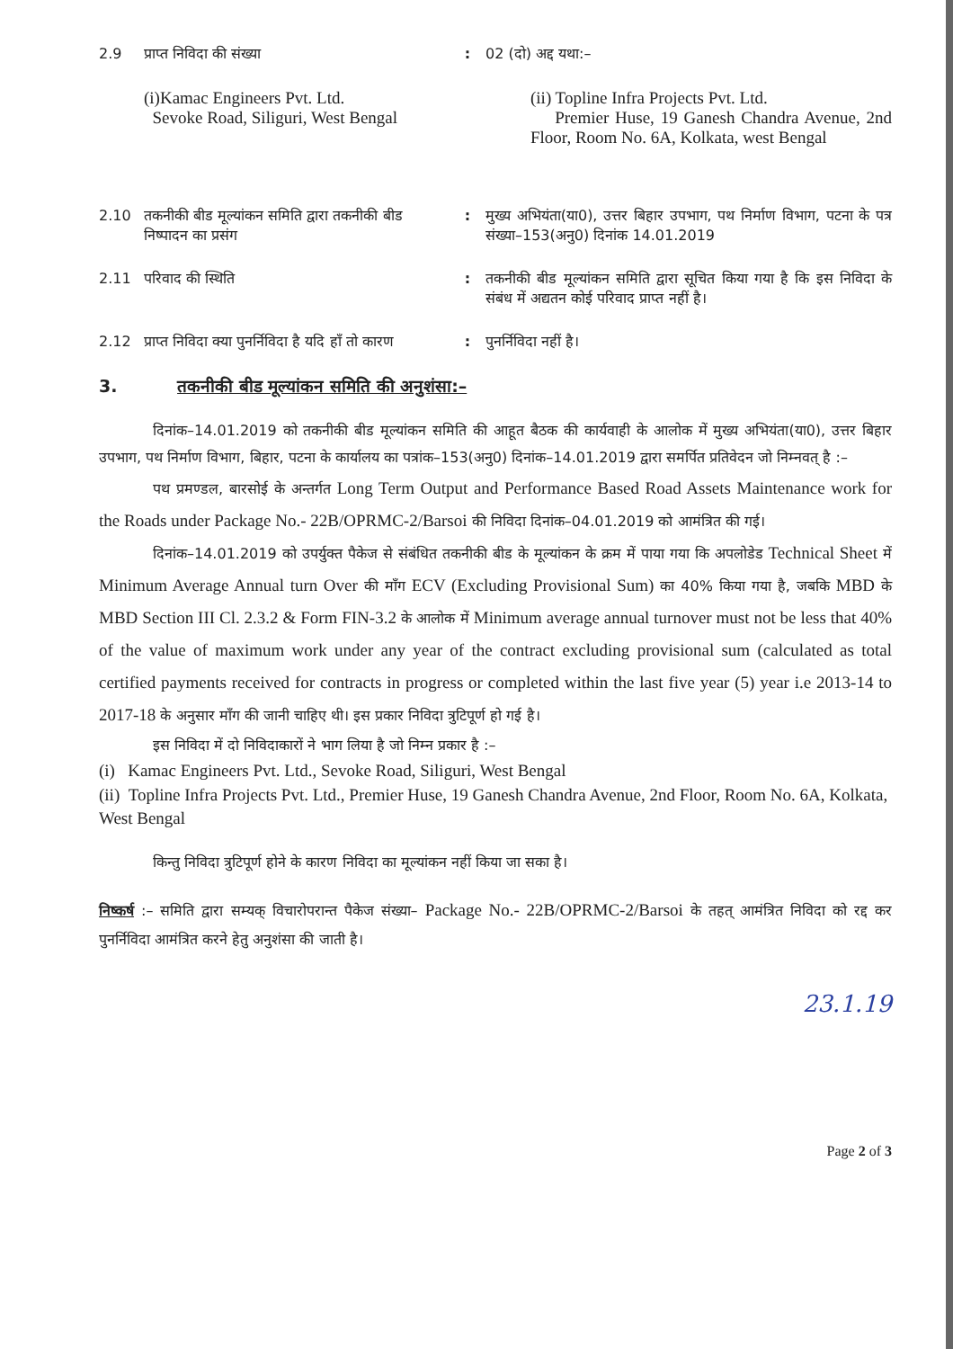2.9 प्राप्त निविदा की संख्या : 02 (दो) अद्द यथा:–
(i)Kamac Engineers Pvt. Ltd.
Sevoke Road, Siliguri, West Bengal
(ii) Topline Infra Projects Pvt. Ltd.
Premier Huse, 19 Ganesh Chandra Avenue, 2nd Floor, Room No. 6A, Kolkata, west Bengal
2.10 तकनीकी बीड मूल्यांकन समिति द्वारा तकनीकी बीड निष्पादन का प्रसंग
: मुख्य अभियंता(या0), उत्तर बिहार उपभाग, पथ निर्माण विभाग, पटना के पत्र संख्या–153(अनु0) दिनांक 14.01.2019
2.11 परिवाद की स्थिति : तकनीकी बीड मूल्यांकन समिति द्वारा सूचित किया गया है कि इस निविदा के संबंध में अद्यतन कोई परिवाद प्राप्त नहीं है।
2.12 प्राप्त निविदा क्या पुनर्निविदा है यदि हाँ तो कारण
: पुनर्निविदा नहीं है।
3. तकनीकी बीड मूल्यांकन समिति की अनुशंसा:–
दिनांक–14.01.2019 को तकनीकी बीड मूल्यांकन समिति की आहूत बैठक की कार्यवाही के आलोक में मुख्य अभियंता(या0), उत्तर बिहार उपभाग, पथ निर्माण विभाग, बिहार, पटना के कार्यालय का पत्रांक–153(अनु0) दिनांक–14.01.2019 द्वारा समर्पित प्रतिवेदन जो निम्नवत् है :–
पथ प्रमण्डल, बारसोई के अन्तर्गत Long Term Output and Performance Based Road Assets Maintenance work for the Roads under Package No.- 22B/OPRMC-2/Barsoi की निविदा दिनांक–04.01.2019 को आमंत्रित की गई।
दिनांक–14.01.2019 को उपर्युक्त पैकेज से संबंधित तकनीकी बीड के मूल्यांकन के क्रम में पाया गया कि अपलोडेड Technical Sheet में Minimum Average Annual turn Over की माँग ECV (Excluding Provisional Sum) का 40% किया गया है, जबकि MBD के MBD Section III Cl. 2.3.2 & Form FIN-3.2 के आलोक में Minimum average annual turnover must not be less that 40% of the value of maximum work under any year of the contract excluding provisional sum (calculated as total certified payments received for contracts in progress or completed within the last five year (5) year i.e 2013-14 to 2017-18 के अनुसार माँग की जानी चाहिए थी। इस प्रकार निविदा त्रुटिपूर्ण हो गई है।
इस निविदा में दो निविदाकारों ने भाग लिया है जो निम्न प्रकार है :–
(i) Kamac Engineers Pvt. Ltd., Sevoke Road, Siliguri, West Bengal
(ii) Topline Infra Projects Pvt. Ltd., Premier Huse, 19 Ganesh Chandra Avenue, 2nd Floor, Room No. 6A, Kolkata, West Bengal
किन्तु निविदा त्रुटिपूर्ण होने के कारण निविदा का मूल्यांकन नहीं किया जा सका है।
निष्कर्ष :– समिति द्वारा सम्यक् विचारोपरान्त पैकेज संख्या– Package No.- 22B/OPRMC-2/Barsoi के तहत् आमंत्रित निविदा को रद्द कर पुनर्निविदा आमंत्रित करने हेतु अनुशंसा की जाती है।
23.1.19
Page 2 of 3